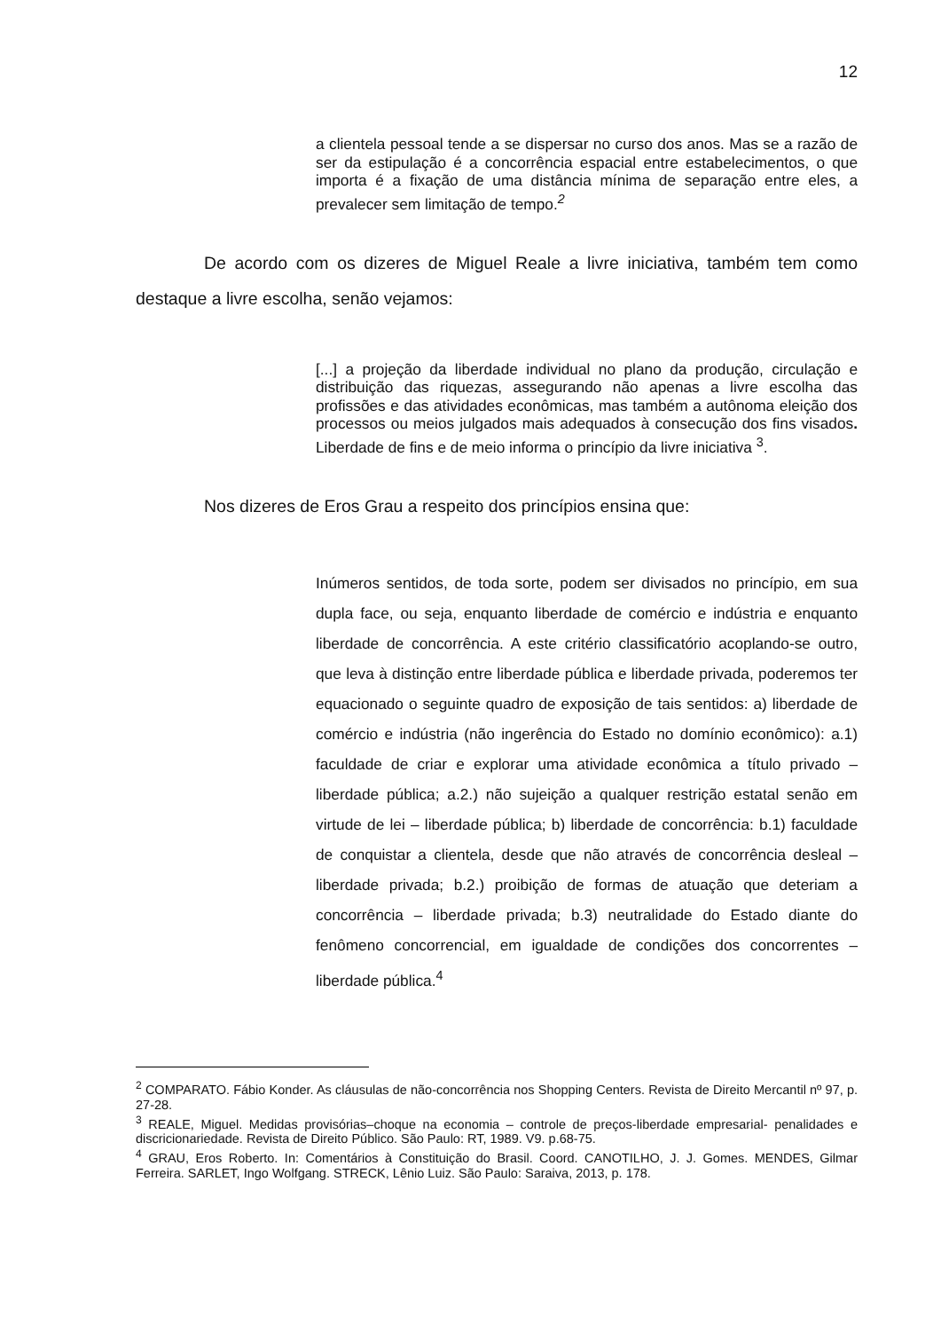12
a clientela pessoal tende a se dispersar no curso dos anos. Mas se a razão de ser da estipulação é a concorrência espacial entre estabelecimentos, o que importa é a fixação de uma distância mínima de separação entre eles, a prevalecer sem limitação de tempo.<sup>2</sup>
De acordo com os dizeres de Miguel Reale a livre iniciativa, também tem como destaque a livre escolha, senão vejamos:
[...] a projeção da liberdade individual no plano da produção, circulação e distribuição das riquezas, assegurando não apenas a livre escolha das profissões e das atividades econômicas, mas também a autônoma eleição dos processos ou meios julgados mais adequados à consecução dos fins visados. Liberdade de fins e de meio informa o princípio da livre iniciativa <sup>3</sup>.
Nos dizeres de Eros Grau a respeito dos princípios ensina que:
Inúmeros sentidos, de toda sorte, podem ser divisados no princípio, em sua dupla face, ou seja, enquanto liberdade de comércio e indústria e enquanto liberdade de concorrência. A este critério classificatório acoplando-se outro, que leva à distinção entre liberdade pública e liberdade privada, poderemos ter equacionado o seguinte quadro de exposição de tais sentidos: a) liberdade de comércio e indústria (não ingerência do Estado no domínio econômico): a.1) faculdade de criar e explorar uma atividade econômica a título privado – liberdade pública; a.2.) não sujeição a qualquer restrição estatal senão em virtude de lei – liberdade pública; b) liberdade de concorrência: b.1) faculdade de conquistar a clientela, desde que não através de concorrência desleal – liberdade privada; b.2.) proibição de formas de atuação que deteriam a concorrência – liberdade privada; b.3) neutralidade do Estado diante do fenômeno concorrencial, em igualdade de condições dos concorrentes – liberdade pública.<sup>4</sup>
<sup>2</sup> COMPARATO. Fábio Konder. As cláusulas de não-concorrência nos Shopping Centers. Revista de Direito Mercantil nº 97, p. 27-28.
<sup>3</sup> REALE, Miguel. Medidas provisórias–choque na economia – controle de preços-liberdade empresarial- penalidades e discricionariedade. Revista de Direito Público. São Paulo: RT, 1989. V9. p.68-75.
<sup>4</sup> GRAU, Eros Roberto. In: Comentários à Constituição do Brasil. Coord. CANOTILHO, J. J. Gomes. MENDES, Gilmar Ferreira. SARLET, Ingo Wolfgang. STRECK, Lênio Luiz. São Paulo: Saraiva, 2013, p. 178.